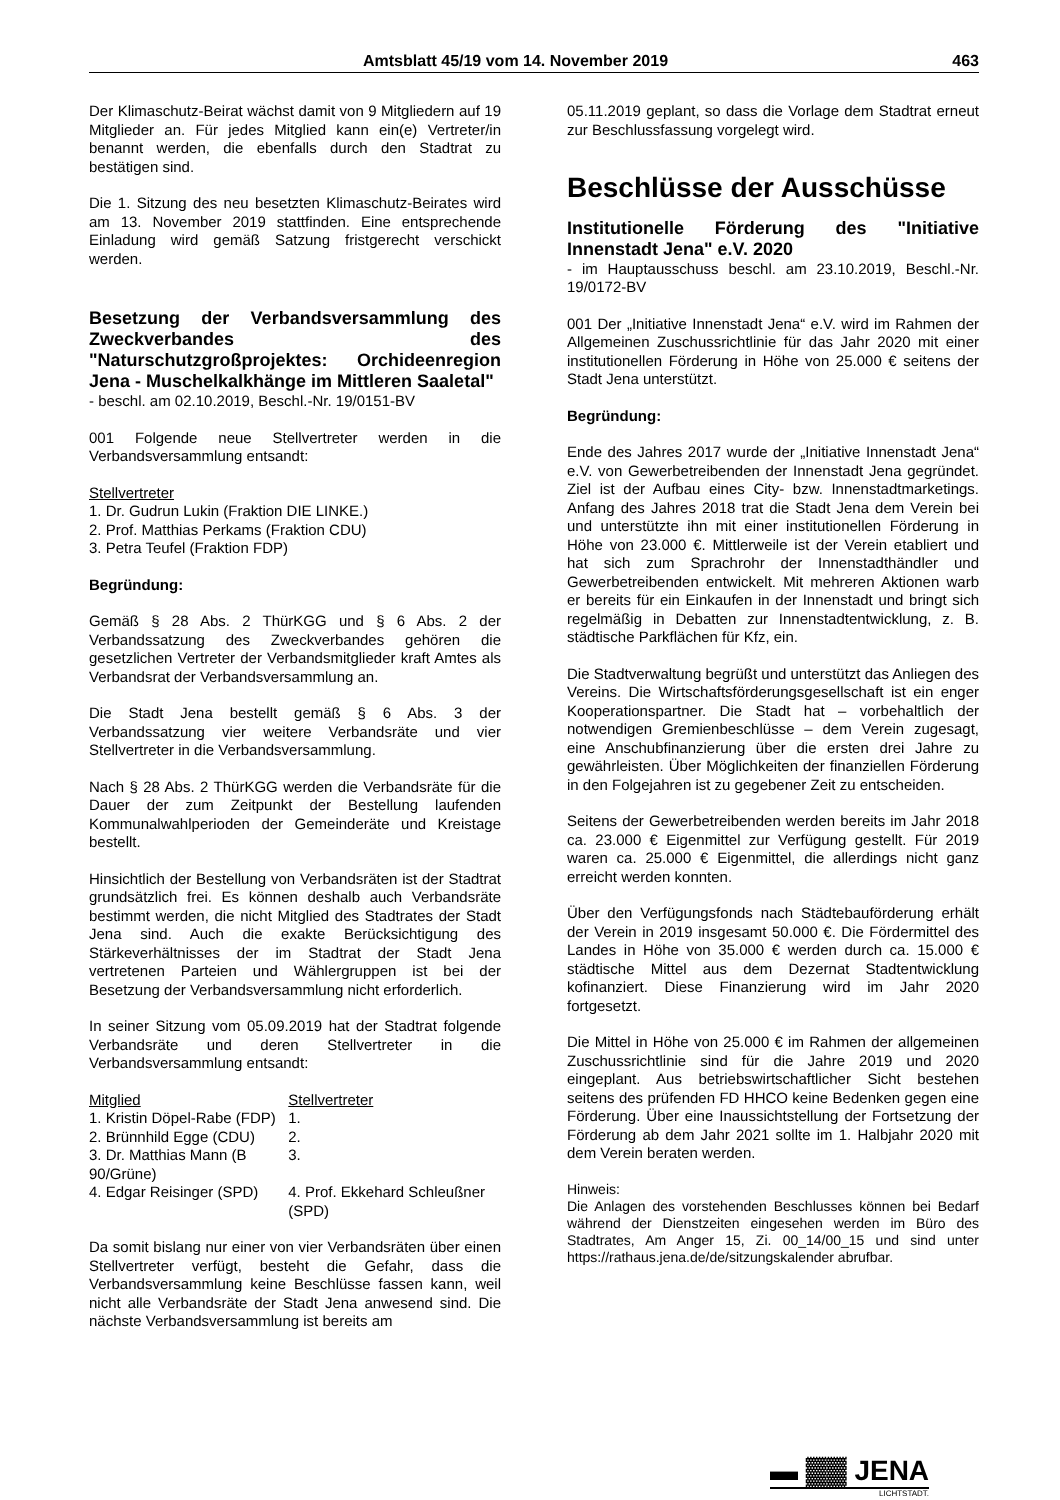Amtsblatt 45/19 vom 14. November 2019 463
Der Klimaschutz-Beirat wächst damit von 9 Mitgliedern auf 19 Mitglieder an. Für jedes Mitglied kann ein(e) Vertreter/in benannt werden, die ebenfalls durch den Stadtrat zu bestätigen sind.
Die 1. Sitzung des neu besetzten Klimaschutz-Beirates wird am 13. November 2019 stattfinden. Eine entsprechende Einladung wird gemäß Satzung fristgerecht verschickt werden.
Besetzung der Verbandsversammlung des Zweckverbandes des "Naturschutzgroßprojektes: Orchideenregion Jena - Muschelkalkhänge im Mittleren Saaletal"
- beschl. am 02.10.2019, Beschl.-Nr. 19/0151-BV
001 Folgende neue Stellvertreter werden in die Verbandsversammlung entsandt:
Stellvertreter
1. Dr. Gudrun Lukin (Fraktion DIE LINKE.)
2. Prof. Matthias Perkams (Fraktion CDU)
3. Petra Teufel (Fraktion FDP)
Begründung:
Gemäß § 28 Abs. 2 ThürKGG und § 6 Abs. 2 der Verbandssatzung des Zweckverbandes gehören die gesetzlichen Vertreter der Verbandsmitglieder kraft Amtes als Verbandsrat der Verbandsversammlung an.
Die Stadt Jena bestellt gemäß § 6 Abs. 3 der Verbandssatzung vier weitere Verbandsräte und vier Stellvertreter in die Verbandsversammlung.
Nach § 28 Abs. 2 ThürKGG werden die Verbandsräte für die Dauer der zum Zeitpunkt der Bestellung laufenden Kommunalwahlperioden der Gemeinderäte und Kreistage bestellt.
Hinsichtlich der Bestellung von Verbandsräten ist der Stadtrat grundsätzlich frei. Es können deshalb auch Verbandsräte bestimmt werden, die nicht Mitglied des Stadtrates der Stadt Jena sind. Auch die exakte Berücksichtigung des Stärkeverhältnisses der im Stadtrat der Stadt Jena vertretenen Parteien und Wählergruppen ist bei der Besetzung der Verbandsversammlung nicht erforderlich.
In seiner Sitzung vom 05.09.2019 hat der Stadtrat folgende Verbandsräte und deren Stellvertreter in die Verbandsversammlung entsandt:
| Mitglied | Stellvertreter |
| --- | --- |
| 1. Kristin Döpel-Rabe (FDP) | 1. |
| 2. Brünnhild Egge (CDU) | 2. |
| 3. Dr. Matthias Mann (B 90/Grüne) | 3. |
| 4. Edgar Reisinger (SPD) | 4. Prof. Ekkehard Schleußner (SPD) |
Da somit bislang nur einer von vier Verbandsräten über einen Stellvertreter verfügt, besteht die Gefahr, dass die Verbandsversammlung keine Beschlüsse fassen kann, weil nicht alle Verbandsräte der Stadt Jena anwesend sind. Die nächste Verbandsversammlung ist bereits am
05.11.2019 geplant, so dass die Vorlage dem Stadtrat erneut zur Beschlussfassung vorgelegt wird.
Beschlüsse der Ausschüsse
Institutionelle Förderung des "Initiative Innenstadt Jena" e.V. 2020
- im Hauptausschuss beschl. am 23.10.2019, Beschl.-Nr. 19/0172-BV
001 Der „Initiative Innenstadt Jena“ e.V. wird im Rahmen der Allgemeinen Zuschussrichtlinie für das Jahr 2020 mit einer institutionellen Förderung in Höhe von 25.000 € seitens der Stadt Jena unterstützt.
Begründung:
Ende des Jahres 2017 wurde der „Initiative Innenstadt Jena“ e.V. von Gewerbetreibenden der Innenstadt Jena gegründet. Ziel ist der Aufbau eines City- bzw. Innenstadtmarketings. Anfang des Jahres 2018 trat die Stadt Jena dem Verein bei und unterstützte ihn mit einer institutionellen Förderung in Höhe von 23.000 €. Mittlerweile ist der Verein etabliert und hat sich zum Sprachrohr der Innenstadthändler und Gewerbetreibenden entwickelt. Mit mehreren Aktionen warb er bereits für ein Einkaufen in der Innenstadt und bringt sich regelmäßig in Debatten zur Innenstadtentwicklung, z. B. städtische Parkflächen für Kfz, ein.
Die Stadtverwaltung begrüßt und unterstützt das Anliegen des Vereins. Die Wirtschaftsförderungsgesellschaft ist ein enger Kooperationspartner. Die Stadt hat – vorbehaltlich der notwendigen Gremienbeschlüsse – dem Verein zugesagt, eine Anschubfinanzierung über die ersten drei Jahre zu gewährleisten. Über Möglichkeiten der finanziellen Förderung in den Folgejahren ist zu gegebener Zeit zu entscheiden.
Seitens der Gewerbetreibenden werden bereits im Jahr 2018 ca. 23.000 € Eigenmittel zur Verfügung gestellt. Für 2019 waren ca. 25.000 € Eigenmittel, die allerdings nicht ganz erreicht werden konnten.
Über den Verfügungsfonds nach Städtebauförderung erhält der Verein in 2019 insgesamt 50.000 €. Die Fördermittel des Landes in Höhe von 35.000 € werden durch ca. 15.000 € städtische Mittel aus dem Dezernat Stadtentwicklung kofinanziert. Diese Finanzierung wird im Jahr 2020 fortgesetzt.
Die Mittel in Höhe von 25.000 € im Rahmen der allgemeinen Zuschussrichtlinie sind für die Jahre 2019 und 2020 eingeplant. Aus betriebswirtschaftlicher Sicht bestehen seitens des prüfenden FD HHCO keine Bedenken gegen eine Förderung. Über eine Inaussichtstellung der Fortsetzung der Förderung ab dem Jahr 2021 sollte im 1. Halbjahr 2020 mit dem Verein beraten werden.
Hinweis:
Die Anlagen des vorstehenden Beschlusses können bei Bedarf während der Dienstzeiten eingesehen werden im Büro des Stadtrates, Am Anger 15, Zi. 00_14/00_15 und sind unter https://rathaus.jena.de/de/sitzungskalender abrufbar.
▬ ▓▓ JENA
LICHTSTADT.